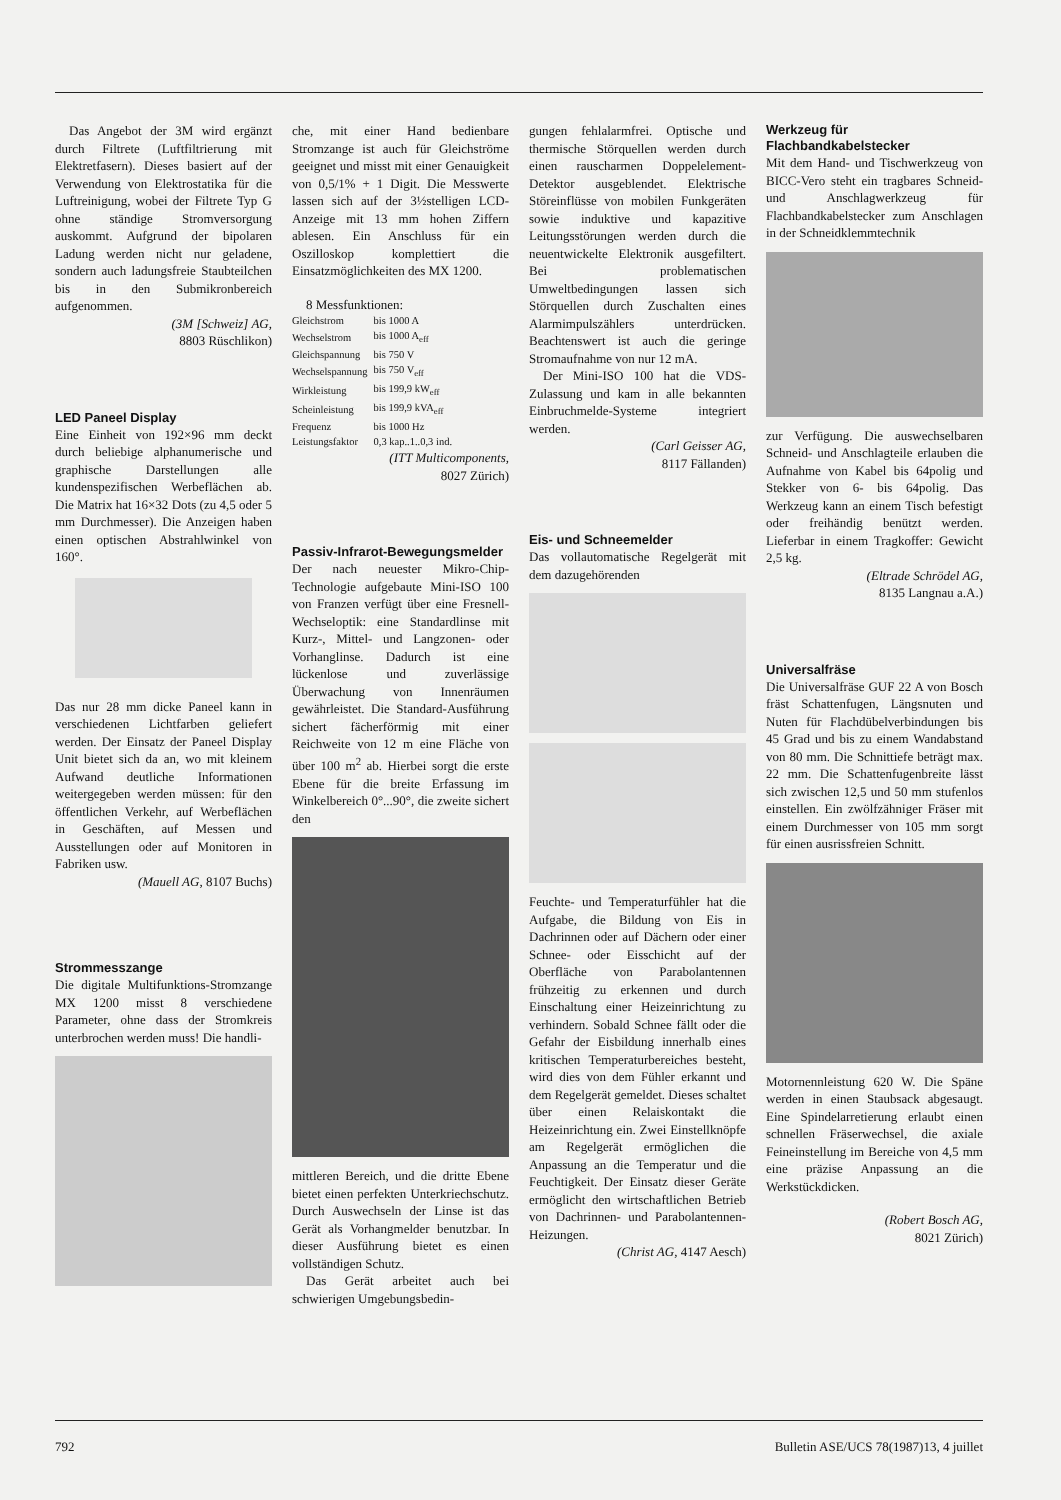Das Angebot der 3M wird ergänzt durch Filtrete (Luftfiltrierung mit Elektretfasern). Dieses basiert auf der Verwendung von Elektrostatika für die Luftreinigung, wobei der Filtrete Typ G ohne ständige Stromversorgung auskommt. Aufgrund der bipolaren Ladung werden nicht nur geladene, sondern auch ladungsfreie Staubteilchen bis in den Submikronbereich aufgenommen.
(3M [Schweiz] AG,
8803 Rüschlikon)
LED Paneel Display
Eine Einheit von 192×96 mm deckt durch beliebige alphanumerische und graphische Darstellungen alle kundenspezifischen Werbeflächen ab. Die Matrix hat 16×32 Dots (zu 4,5 oder 5 mm Durchmesser). Die Anzeigen haben einen optischen Abstrahlwinkel von 160°.
Das nur 28 mm dicke Paneel kann in verschiedenen Lichtfarben geliefert werden. Der Einsatz der Paneel Display Unit bietet sich da an, wo mit kleinem Aufwand deutliche Informationen weitergegeben werden müssen: für den öffentlichen Verkehr, auf Werbeflächen in Geschäften, auf Messen und Ausstellungen oder auf Monitoren in Fabriken usw.
(Mauell AG, 8107 Buchs)
Strommesszange
Die digitale Multifunktions-Stromzange MX 1200 misst 8 verschiedene Parameter, ohne dass der Stromkreis unterbrochen werden muss! Die handli-
che, mit einer Hand bedienbare Stromzange ist auch für Gleichströme geeignet und misst mit einer Genauigkeit von 0,5/1% + 1 Digit. Die Messwerte lassen sich auf der 3½stelligen LCD-Anzeige mit 13 mm hohen Ziffern ablesen. Ein Anschluss für ein Oszilloskop komplettiert die Einsatzmöglichkeiten des MX 1200.
8 Messfunktionen:
| Gleichstrom | bis 1000 A |
| Wechselstrom | bis 1000 A<sub>eff</sub> |
| Gleichspannung | bis 750 V |
| Wechselspannung | bis 750 V<sub>eff</sub> |
| Wirkleistung | bis 199,9 kW<sub>eff</sub> |
| Scheinleistung | bis 199,9 kVA<sub>eff</sub> |
| Frequenz | bis 1000 Hz |
| Leistungsfaktor | 0,3 kap..1..0,3 ind. |
(ITT Multicomponents,
8027 Zürich)
Passiv-Infrarot-Bewegungsmelder
Der nach neuester Mikro-Chip-Technologie aufgebaute Mini-ISO 100 von Franzen verfügt über eine Fresnell-Wechseloptik: eine Standardlinse mit Kurz-, Mittel- und Langzonen- oder Vorhanglinse. Dadurch ist eine lückenlose und zuverlässige Überwachung von Innenräumen gewährleistet. Die Standard-Ausführung sichert fächerförmig mit einer Reichweite von 12 m eine Fläche von über 100 m<sup>2</sup> ab. Hierbei sorgt die erste Ebene für die breite Erfassung im Winkelbereich 0°...90°, die zweite sichert den
mittleren Bereich, und die dritte Ebene bietet einen perfekten Unterkriechschutz. Durch Auswechseln der Linse ist das Gerät als Vorhangmelder benutzbar. In dieser Ausführung bietet es einen vollständigen Schutz.
Das Gerät arbeitet auch bei schwierigen Umgebungsbedin-
gungen fehlalarmfrei. Optische und thermische Störquellen werden durch einen rauscharmen Doppelelement-Detektor ausgeblendet. Elektrische Störeinflüsse von mobilen Funkgeräten sowie induktive und kapazitive Leitungsstörungen werden durch die neuentwickelte Elektronik ausgefiltert. Bei problematischen Umweltbedingungen lassen sich Störquellen durch Zuschalten eines Alarmimpulszählers unterdrücken. Beachtenswert ist auch die geringe Stromaufnahme von nur 12 mA.
Der Mini-ISO 100 hat die VDS-Zulassung und kam in alle bekannten Einbruchmelde-Systeme integriert werden.
(Carl Geisser AG,
8117 Fällanden)
Eis- und Schneemelder
Das vollautomatische Regelgerät mit dem dazugehörenden
Feuchte- und Temperaturfühler hat die Aufgabe, die Bildung von Eis in Dachrinnen oder auf Dächern oder einer Schnee- oder Eisschicht auf der Oberfläche von Parabolantennen frühzeitig zu erkennen und durch Einschaltung einer Heizeinrichtung zu verhindern. Sobald Schnee fällt oder die Gefahr der Eisbildung innerhalb eines kritischen Temperaturbereiches besteht, wird dies von dem Fühler erkannt und dem Regelgerät gemeldet. Dieses schaltet über einen Relaiskontakt die Heizeinrichtung ein. Zwei Einstellknöpfe am Regelgerät ermöglichen die Anpassung an die Temperatur und die Feuchtigkeit. Der Einsatz dieser Geräte ermöglicht den wirtschaftlichen Betrieb von Dachrinnen- und Parabolantennen-Heizungen.
(Christ AG, 4147 Aesch)
Werkzeug für Flachbandkabelstecker
Mit dem Hand- und Tischwerkzeug von BICC-Vero steht ein tragbares Schneid- und Anschlagwerkzeug für Flachbandkabelstecker zum Anschlagen in der Schneidklemmtechnik
zur Verfügung. Die auswechselbaren Schneid- und Anschlagteile erlauben die Aufnahme von Kabel bis 64polig und Stekker von 6- bis 64polig. Das Werkzeug kann an einem Tisch befestigt oder freihändig benützt werden. Lieferbar in einem Tragkoffer: Gewicht 2,5 kg.
(Eltrade Schrödel AG,
8135 Langnau a.A.)
Universalfräse
Die Universalfräse GUF 22 A von Bosch fräst Schattenfugen, Längsnuten und Nuten für Flachdübelverbindungen bis 45 Grad und bis zu einem Wandabstand von 80 mm. Die Schnittiefe beträgt max. 22 mm. Die Schattenfugenbreite lässt sich zwischen 12,5 und 50 mm stufenlos einstellen. Ein zwölfzähniger Fräser mit einem Durchmesser von 105 mm sorgt für einen ausrissfreien Schnitt.
Motornennleistung 620 W. Die Späne werden in einen Staubsack abgesaugt. Eine Spindelarretierung erlaubt einen schnellen Fräserwechsel, die axiale Feineinstellung im Bereiche von 4,5 mm eine präzise Anpassung an die Werkstückdicken.
(Robert Bosch AG,
8021 Zürich)
792 Bulletin ASE/UCS 78(1987)13, 4 juillet